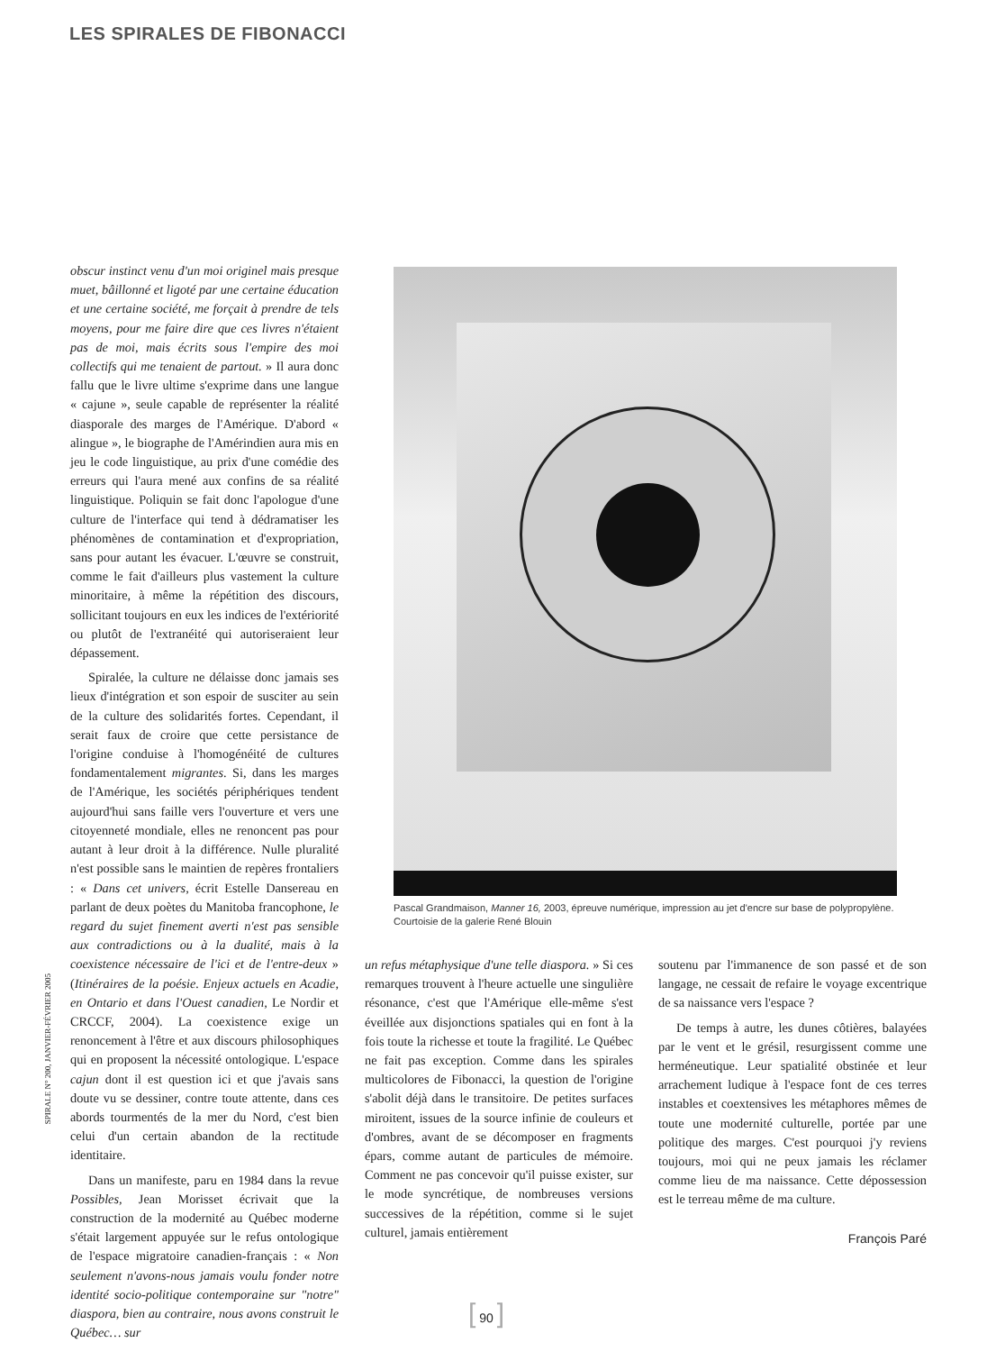LES SPIRALES DE FIBONACCI
obscur instinct venu d'un moi originel mais presque muet, bâillonné et ligoté par une certaine éducation et une certaine société, me forçait à prendre de tels moyens, pour me faire dire que ces livres n'étaient pas de moi, mais écrits sous l'empire des moi collectifs qui me tenaient de partout. » Il aura donc fallu que le livre ultime s'exprime dans une langue « cajune », seule capable de représenter la réalité diasporale des marges de l'Amérique. D'abord « alingue », le biographe de l'Amérindien aura mis en jeu le code linguistique, au prix d'une comédie des erreurs qui l'aura mené aux confins de sa réalité linguistique. Poliquin se fait donc l'apologue d'une culture de l'interface qui tend à dédramatiser les phénomènes de contamination et d'expropriation, sans pour autant les évacuer. L'œuvre se construit, comme le fait d'ailleurs plus vastement la culture minoritaire, à même la répétition des discours, sollicitant toujours en eux les indices de l'extériorité ou plutôt de l'extranéité qui autoriseraient leur dépassement.
Spiralée, la culture ne délaisse donc jamais ses lieux d'intégration et son espoir de susciter au sein de la culture des solidarités fortes. Cependant, il serait faux de croire que cette persistance de l'origine conduise à l'homogénéité de cultures fondamentalement migrantes. Si, dans les marges de l'Amérique, les sociétés périphériques tendent aujourd'hui sans faille vers l'ouverture et vers une citoyenneté mondiale, elles ne renoncent pas pour autant à leur droit à la différence. Nulle pluralité n'est possible sans le maintien de repères frontaliers : « Dans cet univers, écrit Estelle Dansereau en parlant de deux poètes du Manitoba francophone, le regard du sujet finement averti n'est pas sensible aux contradictions ou à la dualité, mais à la coexistence nécessaire de l'ici et de l'entre-deux » (Itinéraires de la poésie. Enjeux actuels en Acadie, en Ontario et dans l'Ouest canadien, Le Nordir et CRCCF, 2004). La coexistence exige un renoncement à l'être et aux discours philosophiques qui en proposent la nécessité ontologique. L'espace cajun dont il est question ici et que j'avais sans doute vu se dessiner, contre toute attente, dans ces abords tourmentés de la mer du Nord, c'est bien celui d'un certain abandon de la rectitude identitaire.
Dans un manifeste, paru en 1984 dans la revue Possibles, Jean Morisset écrivait que la construction de la modernité au Québec moderne s'était largement appuyée sur le refus ontologique de l'espace migratoire canadien-français : « Non seulement n'avons-nous jamais voulu fonder notre identité socio-politique contemporaine sur "notre" diaspora, bien au contraire, nous avons construit le Québec… sur
Pascal Grandmaison, Manner 16, 2003, épreuve numérique, impression au jet d'encre sur base de polypropylène. Courtoisie de la galerie René Blouin
un refus métaphysique d'une telle diaspora. » Si ces remarques trouvent à l'heure actuelle une singulière résonance, c'est que l'Amérique elle-même s'est éveillée aux disjonctions spatiales qui en font à la fois toute la richesse et toute la fragilité. Le Québec ne fait pas exception. Comme dans les spirales multicolores de Fibonacci, la question de l'origine s'abolit déjà dans le transitoire. De petites surfaces miroitent, issues de la source infinie de couleurs et d'ombres, avant de se décomposer en fragments épars, comme autant de particules de mémoire. Comment ne pas concevoir qu'il puisse exister, sur le mode syncrétique, de nombreuses versions successives de la répétition, comme si le sujet culturel, jamais entièrement
soutenu par l'immanence de son passé et de son langage, ne cessait de refaire le voyage excentrique de sa naissance vers l'espace ?
De temps à autre, les dunes côtières, balayées par le vent et le grésil, resurgissent comme une herméneutique. Leur spatialité obstinée et leur arrachement ludique à l'espace font de ces terres instables et coextensives les métaphores mêmes de toute une modernité culturelle, portée par une politique des marges. C'est pourquoi j'y reviens toujours, moi qui ne peux jamais les réclamer comme lieu de ma naissance. Cette dépossession est le terreau même de ma culture.
François Paré
SPIRALE N° 200, JANVIER-FÉVRIER 2005
[ 90 ]